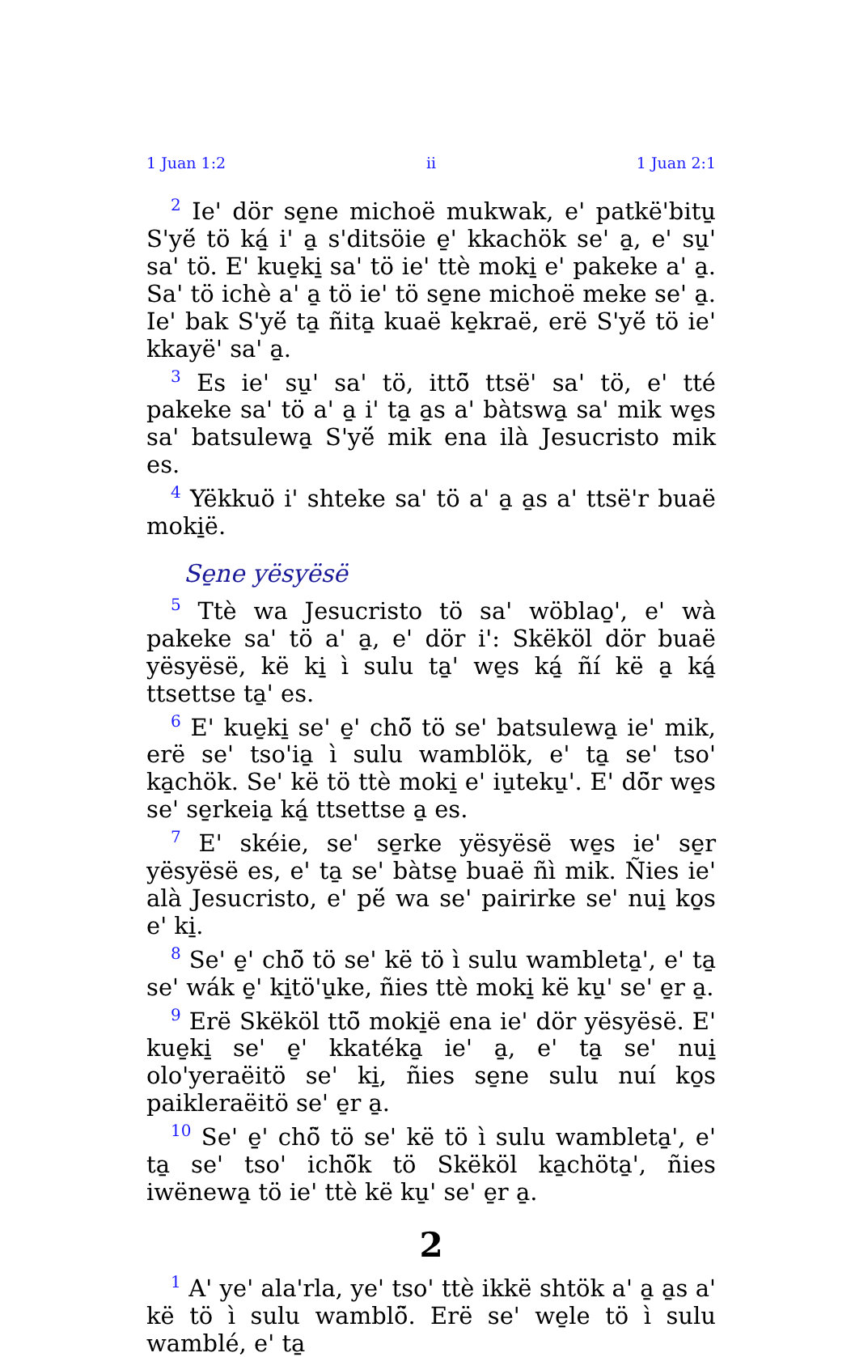1 Juan 1:2 ii 1 Juan 2:1
<sup>2</sup> Ie' dör se̱ne michoë mukwak, e' patkë'bitu̱ S'yë́ tö ká̱ i' a̱ s'ditsöie e̱' kkachök se' a̱, e' su̱' sa' tö. E' kue̱ki̱ sa' tö ie' ttè moki̱ e' pakeke a' a̱. Sa' tö ichè a' a̱ tö ie' tö se̱ne michoë meke se' a̱. Ie' bak S'yë́ ta̱ ñita̱ kuaë ke̱kraë, erë S'yë́ tö ie' kkayë' sa' a̱.
<sup>3</sup> Es ie' su̱' sa' tö, ittö̃ ttsë' sa' tö, e' tté pakeke sa' tö a' a̱ i' ta̱ a̱s a' bàtswa̱ sa' mik we̱s sa' batsulewa̱ S'yë́ mik ena ilà Jesucristo mik es.
<sup>4</sup> Yëkkuö i' shteke sa' tö a' a̱ a̱s a' ttsë'r buaë moki̱ë.
Se̱ne yësyësë
<sup>5</sup> Ttè wa Jesucristo tö sa' wöblao̱', e' wà pakeke sa' tö a' a̱, e' dör i': Skëköl dör buaë yësyësë, kë ki̱ ì sulu ta̱' we̱s ká̱ ñí kë a̱ ká̱ ttsettse ta̱' es.
<sup>6</sup> E' kue̱ki̱ se' e̱' chö̃ tö se' batsulewa̱ ie' mik, erë se' tso'ia̱ ì sulu wamblök, e' ta̱ se' tso' ka̱chök. Se' kë tö ttè moki̱ e' iu̱teku̱'. E' dö̃r we̱s se' se̱rkeia̱ ká̱ ttsettse a̱ es.
<sup>7</sup> E' skéie, se' se̱rke yësyësë we̱s ie' se̱r yësyësë es, e' ta̱ se' bàtse̱ buaë ñì mik. Ñies ie' alà Jesucristo, e' pë́ wa se' pairirke se' nui̱ ko̱s e' ki̱.
<sup>8</sup> Se' e̱' chö̃ tö se' kë tö ì sulu wambleta̱', e' ta̱ se' wák e̱' ki̱tö'u̱ke, ñies ttè moki̱ kë ku̱' se' e̱r a̱.
<sup>9</sup> Erë Skëköl ttö̃ moki̱ë ena ie' dör yësyësë. E' kue̱ki̱ se' e̱' kkatéka̱ ie' a̱, e' ta̱ se' nui̱ olo'yeraëitö se' ki̱, ñies se̱ne sulu nuí ko̱s paikleraëitö se' e̱r a̱.
<sup>10</sup> Se' e̱' chö̃ tö se' kë tö ì sulu wambleta̱', e' ta̱ se' tso' ichö̃k tö Skëköl ka̱chöta̱', ñies iwënewa̱ tö ie' ttè kë ku̱' se' e̱r a̱.
2
<sup>1</sup> A' ye' ala'rla, ye' tso' ttè ikkë shtök a' a̱ a̱s a' kë tö ì sulu wamblö̃. Erë se' we̱le tö ì sulu wamblé, e' ta̱